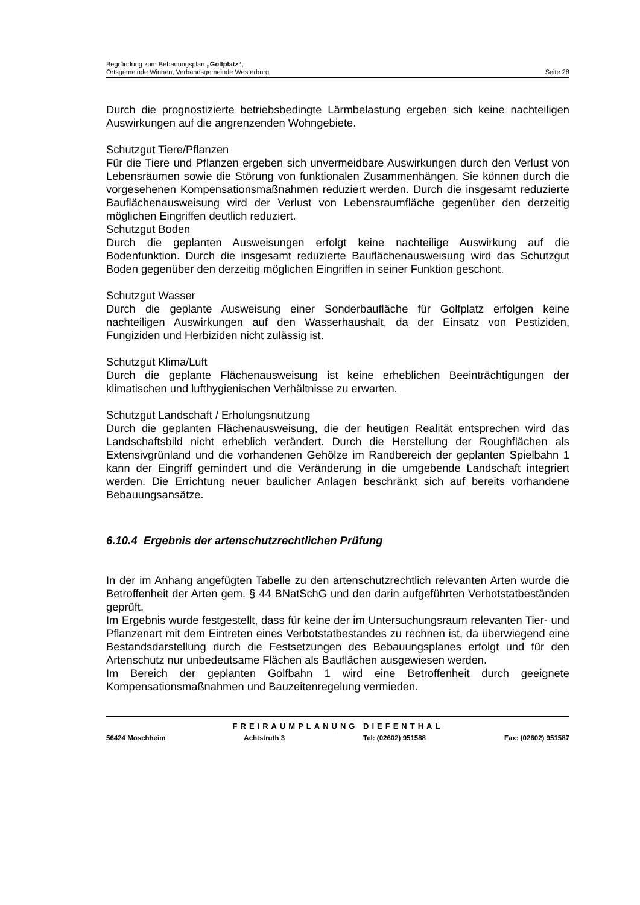Begründung zum Bebauungsplan „Golfplatz“,
Ortsgemeinde Winnen, Verbandsgemeinde Westerburg Seite 28
Durch die prognostizierte betriebsbedingte Lärmbelastung ergeben sich keine nachteiligen Auswirkungen auf die angrenzenden Wohngebiete.
Schutzgut Tiere/Pflanzen
Für die Tiere und Pflanzen ergeben sich unvermeidbare Auswirkungen durch den Verlust von Lebensräumen sowie die Störung von funktionalen Zusammenhängen. Sie können durch die vorgesehenen Kompensationsmaßnahmen reduziert werden. Durch die insgesamt reduzierte Bauflächenausweisung wird der Verlust von Lebensraumfläche gegenüber den derzeitig möglichen Eingriffen deutlich reduziert.
Schutzgut Boden
Durch die geplanten Ausweisungen erfolgt keine nachteilige Auswirkung auf die Bodenfunktion. Durch die insgesamt reduzierte Bauflächenausweisung wird das Schutzgut Boden gegenüber den derzeitig möglichen Eingriffen in seiner Funktion geschont.
Schutzgut Wasser
Durch die geplante Ausweisung einer Sonderbaufläche für Golfplatz erfolgen keine nachteiligen Auswirkungen auf den Wasserhaushalt, da der Einsatz von Pestiziden, Fungiziden und Herbiziden nicht zulässig ist.
Schutzgut Klima/Luft
Durch die geplante Flächenausweisung ist keine erheblichen Beeinträchtigungen der klimatischen und lufthygienischen Verhältnisse zu erwarten.
Schutzgut Landschaft / Erholungsnutzung
Durch die geplanten Flächenausweisung, die der heutigen Realität entsprechen wird das Landschaftsbild nicht erheblich verändert. Durch die Herstellung der Roughflächen als Extensivgrünland und die vorhandenen Gehölze im Randbereich der geplanten Spielbahn 1 kann der Eingriff gemindert und die Veränderung in die umgebende Landschaft integriert werden. Die Errichtung neuer baulicher Anlagen beschränkt sich auf bereits vorhandene Bebauungsansätze.
6.10.4 Ergebnis der artenschutzrechtlichen Prüfung
In der im Anhang angefügten Tabelle zu den artenschutzrechtlich relevanten Arten wurde die Betroffenheit der Arten gem. § 44 BNatSchG und den darin aufgeführten Verbotstatbeständen geprüft.
Im Ergebnis wurde festgestellt, dass für keine der im Untersuchungsraum relevanten Tier- und Pflanzenart mit dem Eintreten eines Verbotstatbestandes zu rechnen ist, da überwiegend eine Bestandsdarstellung durch die Festsetzungen des Bebauungsplanes erfolgt und für den Artenschutz nur unbedeutsame Flächen als Bauflächen ausgewiesen werden.
Im Bereich der geplanten Golfbahn 1 wird eine Betroffenheit durch geeignete Kompensationsmaßnahmen und Bauzeitenregelung vermieden.
FREIRAUMPLANUNG DIEFENTHAL
56424 Moschheim Achtstruth 3 Tel: (02602) 951588 Fax: (02602) 951587